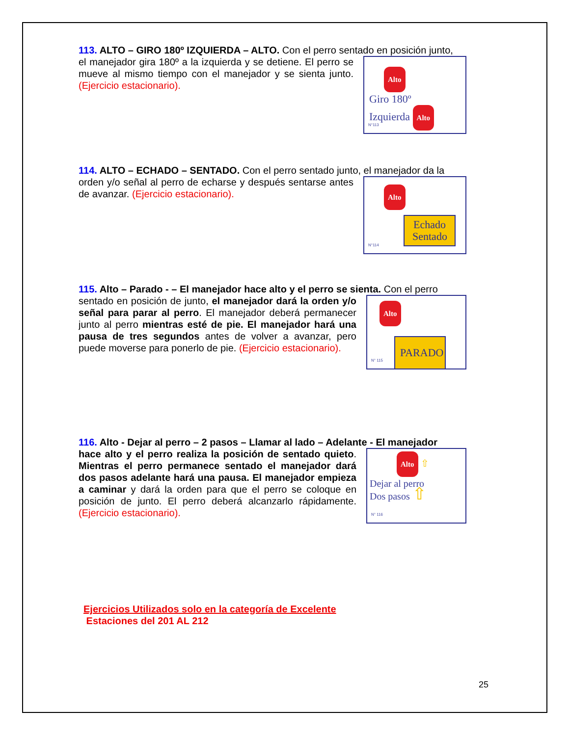113. ALTO – GIRO 180º IZQUIERDA – ALTO. Con el perro sentado en posición junto,
Alto
Giro 180º
Izquierda Alto
N°113
el manejador gira 180º a la izquierda y se detiene. El perro se mueve al mismo tiempo con el manejador y se sienta junto. (Ejercicio estacionario).
114. ALTO – ECHADO – SENTADO. Con el perro sentado junto, el manejador da la
Alto
Echado
Sentado
N°114
orden y/o señal al perro de echarse y después sentarse antes de avanzar. (Ejercicio estacionario).
115. Alto – Parado - – El manejador hace alto y el perro se sienta. Con el perro
Alto
PARADO
N° 115
sentado en posición de junto, el manejador dará la orden y/o señal para parar al perro. El manejador deberá permanecer junto al perro mientras esté de pie. El manejador hará una pausa de tres segundos antes de volver a avanzar, pero puede moverse para ponerlo de pie. (Ejercicio estacionario).
116. Alto - Dejar al perro – 2 pasos – Llamar al lado – Adelante - El manejador
Alto ⇧
Dejar al perro
Dos pasos ⇧
N° 116
hace alto y el perro realiza la posición de sentado quieto. Mientras el perro permanece sentado el manejador dará dos pasos adelante hará una pausa. El manejador empieza a caminar y dará la orden para que el perro se coloque en posición de junto. El perro deberá alcanzarlo rápidamente. (Ejercicio estacionario).
Ejercicios Utilizados solo en la categoría de Excelente
Estaciones del 201 AL 212
25